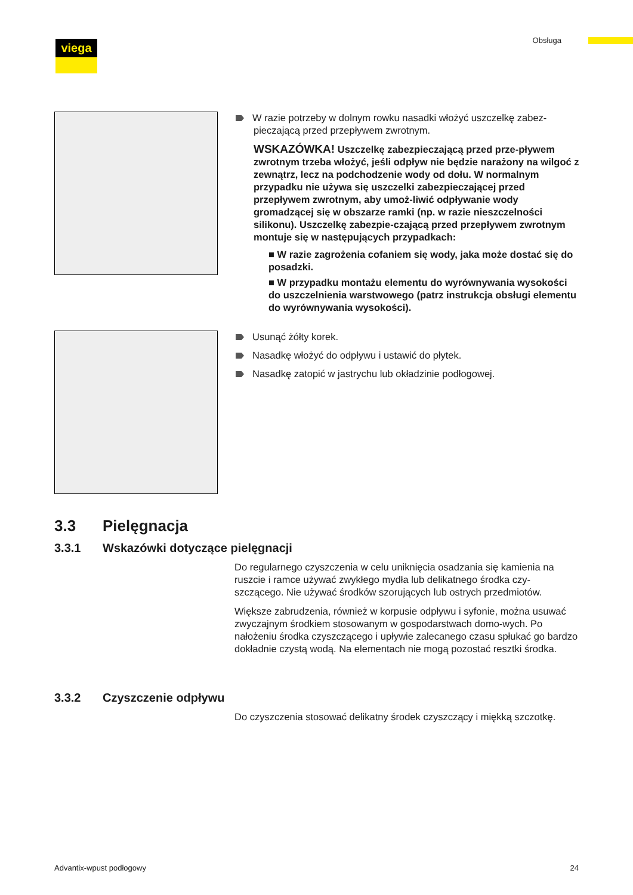Obsługa viega
W razie potrzeby w dolnym rowku nasadki włożyć uszczelkę zabez-
pieczającą przed przepływem zwrotnym.
WSKAZÓWKA! Uszczelkę zabezpieczającą przed prze-pływem zwrotnym trzeba włożyć, jeśli odpływ nie będzie narażony na wilgoć z zewnątrz, lecz na podchodzenie wody od dołu. W normalnym przypadku nie używa się uszczelki zabezpieczającej przed przepływem zwrotnym, aby umoż-liwić odpływanie wody gromadzącej się w obszarze ramki (np. w razie nieszczelności silikonu). Uszczelkę zabezpie-czającą przed przepływem zwrotnym montuje się w następujących przypadkach:
■ W razie zagrożenia cofaniem się wody, jaka może dostać się do posadzki.
■ W przypadku montażu elementu do wyrównywania wysokości do uszczelnienia warstwowego (patrz instrukcja obsługi elementu do wyrównywania wysokości).
Usunąć żółty korek.
Nasadkę włożyć do odpływu i ustawić do płytek.
Nasadkę zatopić w jastrychu lub okładzinie podłogowej.
3.3 Pielęgnacja
3.3.1 Wskazówki dotyczące pielęgnacji
Do regularnego czyszczenia w celu uniknięcia osadzania się kamienia na ruszcie i ramce używać zwykłego mydła lub delikatnego środka czy-szczącego. Nie używać środków szorujących lub ostrych przedmiotów.
Większe zabrudzenia, również w korpusie odpływu i syfonie, można usuwać zwyczajnym środkiem stosowanym w gospodarstwach domo-wych. Po nałożeniu środka czyszczącego i upływie zalecanego czasu spłukać go bardzo dokładnie czystą wodą. Na elementach nie mogą pozostać resztki środka.
3.3.2 Czyszczenie odpływu
Do czyszczenia stosować delikatny środek czyszczący i miękką szczotkę.
Advantix-wpust podłogowy 24